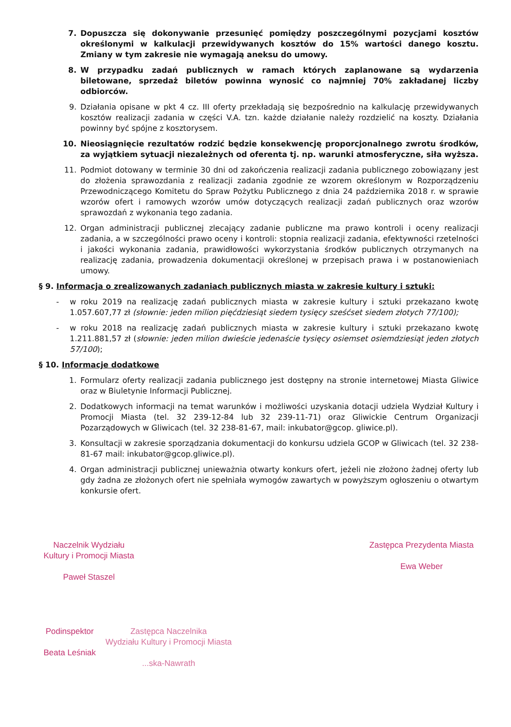7. Dopuszcza się dokonywanie przesunięć pomiędzy poszczególnymi pozycjami kosztów określonymi w kalkulacji przewidywanych kosztów do 15% wartości danego kosztu. Zmiany w tym zakresie nie wymagają aneksu do umowy.
8. W przypadku zadań publicznych w ramach których zaplanowane są wydarzenia biletowane, sprzedaż biletów powinna wynosić co najmniej 70% zakładanej liczby odbiorców.
9. Działania opisane w pkt 4 cz. III oferty przekładają się bezpośrednio na kalkulację przewidywanych kosztów realizacji zadania w części V.A. tzn. każde działanie należy rozdzielić na koszty. Działania powinny być spójne z kosztorysem.
10. Nieosiągnięcie rezultatów rodzić będzie konsekwencję proporcjonalnego zwrotu środków, za wyjątkiem sytuacji niezależnych od oferenta tj. np. warunki atmosferyczne, siła wyższa.
11. Podmiot dotowany w terminie 30 dni od zakończenia realizacji zadania publicznego zobowiązany jest do złożenia sprawozdania z realizacji zadania zgodnie ze wzorem określonym w Rozporządzeniu Przewodniczącego Komitetu do Spraw Pożytku Publicznego z dnia 24 października 2018 r. w sprawie wzorów ofert i ramowych wzorów umów dotyczących realizacji zadań publicznych oraz wzorów sprawozdań z wykonania tego zadania.
12. Organ administracji publicznej zlecający zadanie publiczne ma prawo kontroli i oceny realizacji zadania, a w szczególności prawo oceny i kontroli: stopnia realizacji zadania, efektywności rzetelności i jakości wykonania zadania, prawidłowości wykorzystania środków publicznych otrzymanych na realizację zadania, prowadzenia dokumentacji określonej w przepisach prawa i w postanowieniach umowy.
§ 9. Informacja o zrealizowanych zadaniach publicznych miasta w zakresie kultury i sztuki:
- w roku 2019 na realizację zadań publicznych miasta w zakresie kultury i sztuki przekazano kwotę 1.057.607,77 zł (słownie: jeden milion pięćdziesiąt siedem tysięcy sześćset siedem złotych 77/100);
- w roku 2018 na realizację zadań publicznych miasta w zakresie kultury i sztuki przekazano kwotę 1.211.881,57 zł (słownie: jeden milion dwieście jedenaście tysięcy osiemset osiemdziesiąt jeden złotych 57/100);
§ 10. Informacje dodatkowe
1. Formularz oferty realizacji zadania publicznego jest dostępny na stronie internetowej Miasta Gliwice oraz w Biuletynie Informacji Publicznej.
2. Dodatkowych informacji na temat warunków i możliwości uzyskania dotacji udziela Wydział Kultury i Promocji Miasta (tel. 32 239-12-84 lub 32 239-11-71) oraz Gliwickie Centrum Organizacji Pozarządowych w Gliwicach (tel. 32 238-81-67, mail: inkubator@gcop. gliwice.pl).
3. Konsultacji w zakresie sporządzania dokumentacji do konkursu udziela GCOP w Gliwicach (tel. 32 238-81-67 mail: inkubator@gcop.gliwice.pl).
4. Organ administracji publicznej unieważnia otwarty konkurs ofert, jeżeli nie złożono żadnej oferty lub gdy żadna ze złożonych ofert nie spełniała wymogów zawartych w powyższym ogłoszeniu o otwartym konkursie ofert.
Naczelnik Wydziału
Kultury i Promocji Miasta
Paweł Staszel
Zastępca Prezydenta Miasta
Ewa Weber
Podinspektor
Beata Leśniak
Zastępca Naczelnika
Wydziału Kultury i Promocji Miasta
...ska-Nawrath